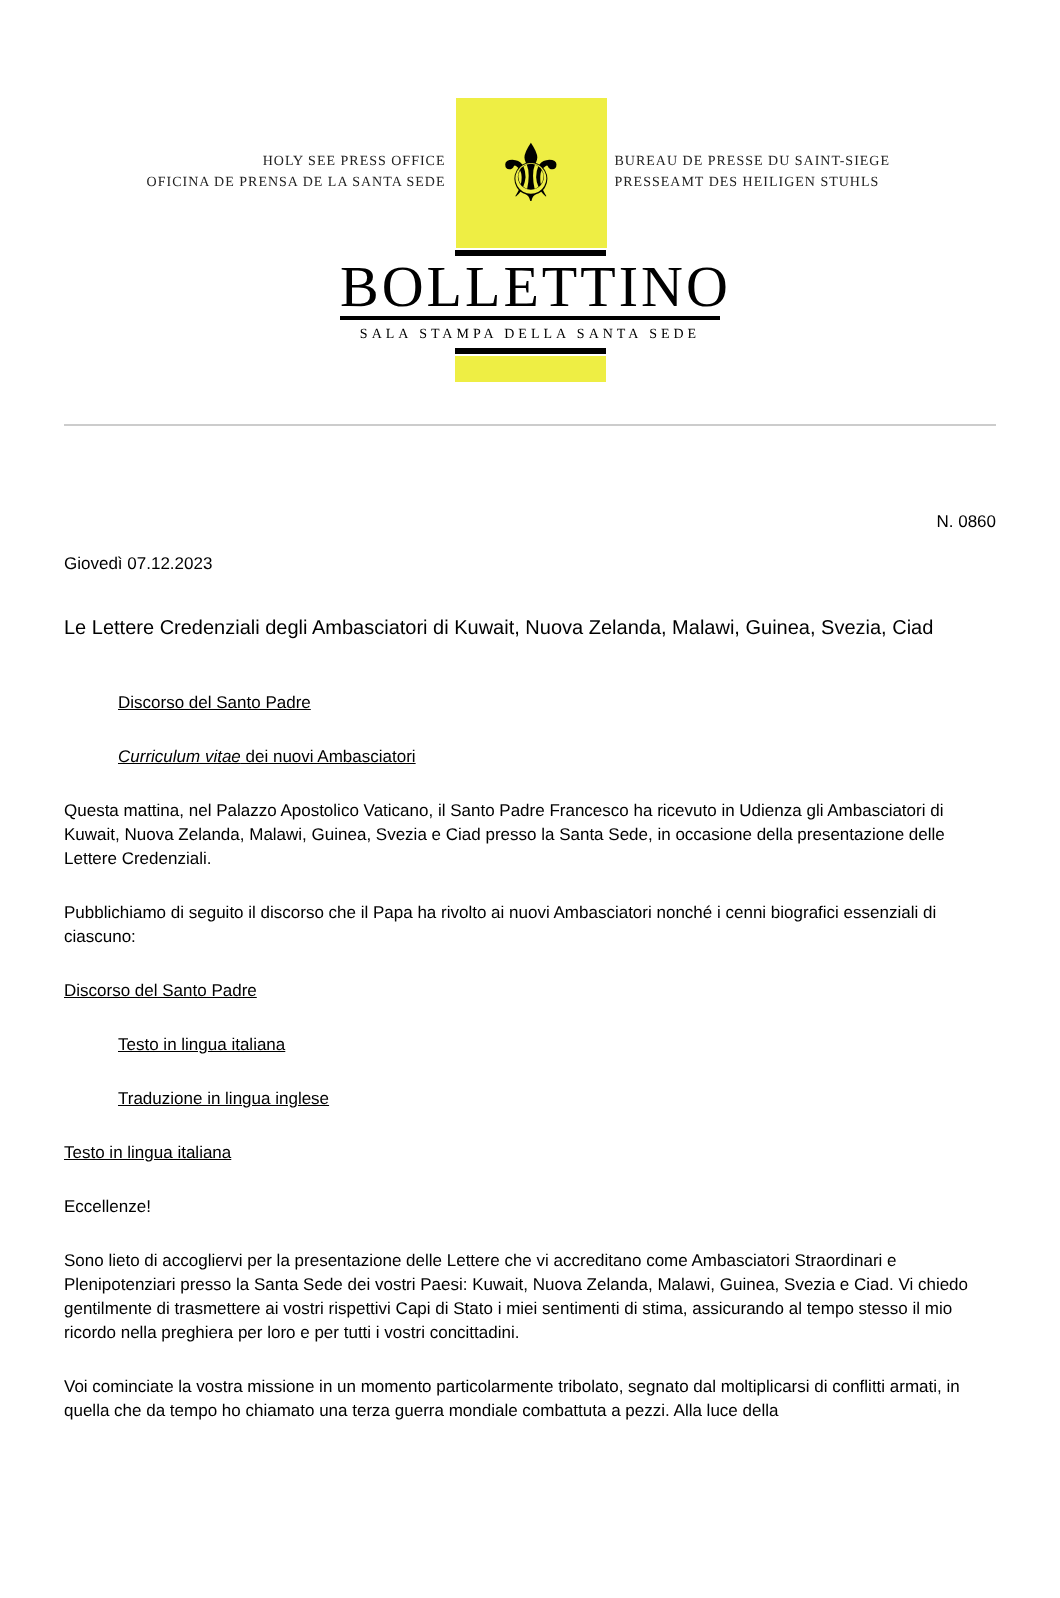HOLY SEE PRESS OFFICE
OFICINA DE PRENSA DE LA SANTA SEDE
⚜
BUREAU DE PRESSE DU SAINT-SIEGE
PRESSEAMT DES HEILIGEN STUHLS
BOLLETTINO
SALA STAMPA DELLA SANTA SEDE
N. 0860
Giovedì 07.12.2023
Le Lettere Credenziali degli Ambasciatori di Kuwait, Nuova Zelanda, Malawi, Guinea, Svezia, Ciad
Discorso del Santo Padre
Curriculum vitae dei nuovi Ambasciatori
Questa mattina, nel Palazzo Apostolico Vaticano, il Santo Padre Francesco ha ricevuto in Udienza gli Ambasciatori di Kuwait, Nuova Zelanda, Malawi, Guinea, Svezia e Ciad presso la Santa Sede, in occasione della presentazione delle Lettere Credenziali.
Pubblichiamo di seguito il discorso che il Papa ha rivolto ai nuovi Ambasciatori nonché i cenni biografici essenziali di ciascuno:
Discorso del Santo Padre
Testo in lingua italiana
Traduzione in lingua inglese
Testo in lingua italiana
Eccellenze!
Sono lieto di accogliervi per la presentazione delle Lettere che vi accreditano come Ambasciatori Straordinari e Plenipotenziari presso la Santa Sede dei vostri Paesi: Kuwait, Nuova Zelanda, Malawi, Guinea, Svezia e Ciad. Vi chiedo gentilmente di trasmettere ai vostri rispettivi Capi di Stato i miei sentimenti di stima, assicurando al tempo stesso il mio ricordo nella preghiera per loro e per tutti i vostri concittadini.
Voi cominciate la vostra missione in un momento particolarmente tribolato, segnato dal moltiplicarsi di conflitti armati, in quella che da tempo ho chiamato una terza guerra mondiale combattuta a pezzi. Alla luce della